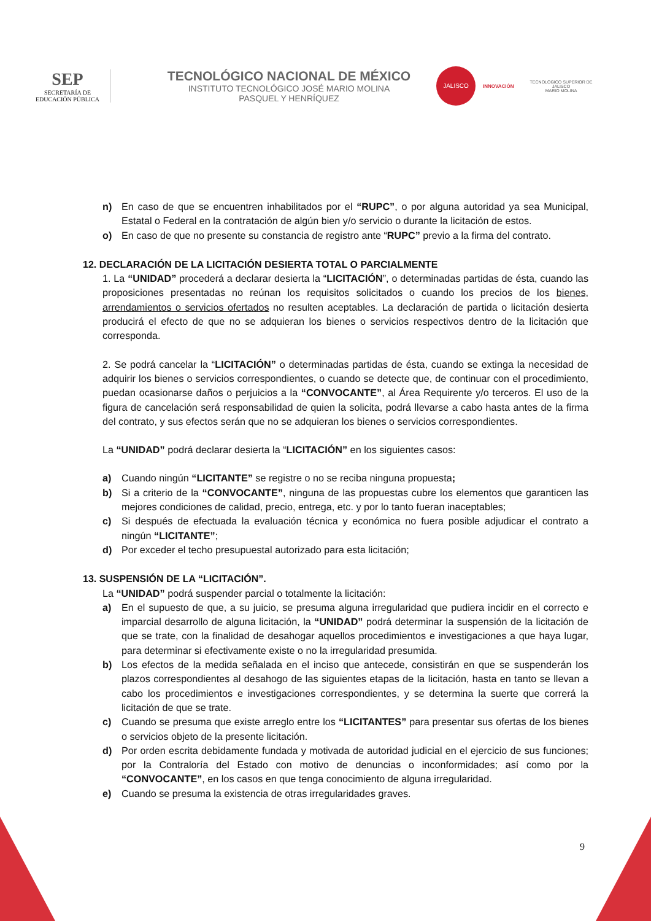SEP
SECRETARÍA DE
EDUCACIÓN PÚBLICA
TECNOLÓGICO NACIONAL DE MÉXICO
INSTITUTO TECNOLÓGICO JOSÉ MARIO MOLINA
PASQUEL Y HENRÍQUEZ
JALISCO
INNOVACIÓN
TECNOLÓGICO SUPERIOR DE JALISCO
MARIO MOLINA
n) En caso de que se encuentren inhabilitados por el “RUPC”, o por alguna autoridad ya sea Municipal, Estatal o Federal en la contratación de algún bien y/o servicio o durante la licitación de estos.
o) En caso de que no presente su constancia de registro ante “RUPC” previo a la firma del contrato.
12. DECLARACIÓN DE LA LICITACIÓN DESIERTA TOTAL O PARCIALMENTE
1. La “UNIDAD” procederá a declarar desierta la “LICITACIÓN”, o determinadas partidas de ésta, cuando las proposiciones presentadas no reúnan los requisitos solicitados o cuando los precios de los bienes, arrendamientos o servicios ofertados no resulten aceptables. La declaración de partida o licitación desierta producirá el efecto de que no se adquieran los bienes o servicios respectivos dentro de la licitación que corresponda.
2. Se podrá cancelar la “LICITACIÓN” o determinadas partidas de ésta, cuando se extinga la necesidad de adquirir los bienes o servicios correspondientes, o cuando se detecte que, de continuar con el procedimiento, puedan ocasionarse daños o perjuicios a la “CONVOCANTE”, al Área Requirente y/o terceros. El uso de la figura de cancelación será responsabilidad de quien la solicita, podrá llevarse a cabo hasta antes de la firma del contrato, y sus efectos serán que no se adquieran los bienes o servicios correspondientes.
La “UNIDAD” podrá declarar desierta la “LICITACIÓN” en los siguientes casos:
a) Cuando ningún “LICITANTE” se registre o no se reciba ninguna propuesta;
b) Si a criterio de la “CONVOCANTE”, ninguna de las propuestas cubre los elementos que garanticen las mejores condiciones de calidad, precio, entrega, etc. y por lo tanto fueran inaceptables;
c) Si después de efectuada la evaluación técnica y económica no fuera posible adjudicar el contrato a ningún “LICITANTE”;
d) Por exceder el techo presupuestal autorizado para esta licitación;
13. SUSPENSIÓN DE LA “LICITACIÓN”.
La “UNIDAD” podrá suspender parcial o totalmente la licitación:
a) En el supuesto de que, a su juicio, se presuma alguna irregularidad que pudiera incidir en el correcto e imparcial desarrollo de alguna licitación, la “UNIDAD” podrá determinar la suspensión de la licitación de que se trate, con la finalidad de desahogar aquellos procedimientos e investigaciones a que haya lugar, para determinar si efectivamente existe o no la irregularidad presumida.
b) Los efectos de la medida señalada en el inciso que antecede, consistirán en que se suspenderán los plazos correspondientes al desahogo de las siguientes etapas de la licitación, hasta en tanto se llevan a cabo los procedimientos e investigaciones correspondientes, y se determina la suerte que correrá la licitación de que se trate.
c) Cuando se presuma que existe arreglo entre los “LICITANTES” para presentar sus ofertas de los bienes o servicios objeto de la presente licitación.
d) Por orden escrita debidamente fundada y motivada de autoridad judicial en el ejercicio de sus funciones; por la Contraloría del Estado con motivo de denuncias o inconformidades; así como por la “CONVOCANTE”, en los casos en que tenga conocimiento de alguna irregularidad.
e) Cuando se presuma la existencia de otras irregularidades graves.
9